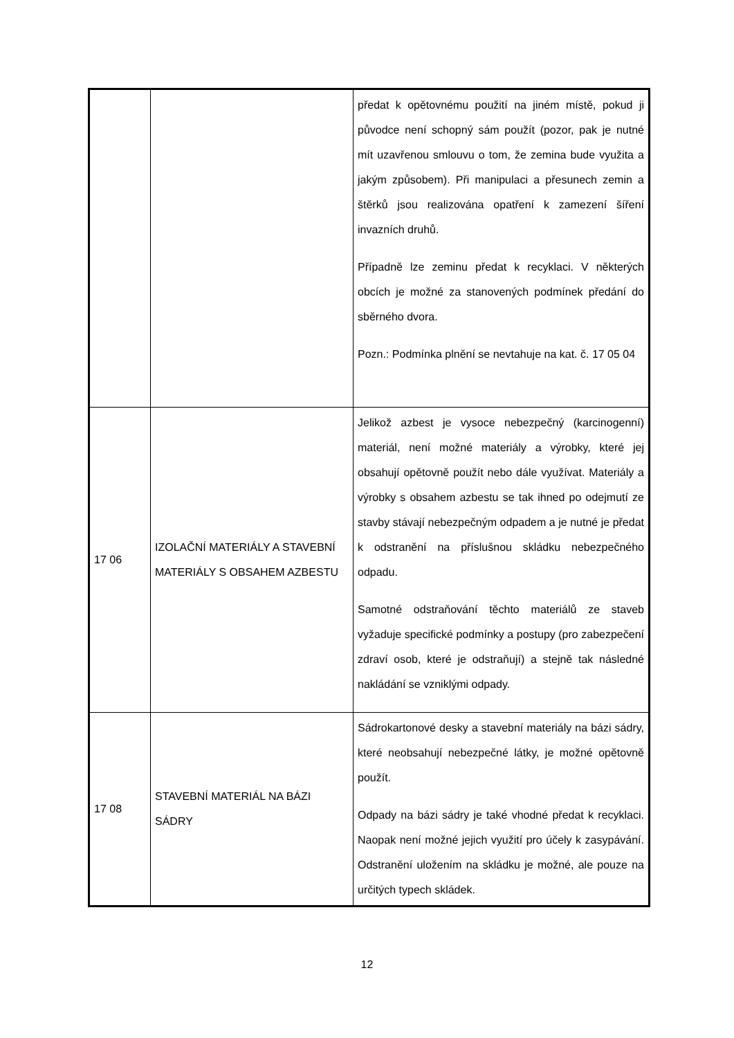| | | předat k opětovnému použití na jiném místě, pokud ji původce není schopný sám použít (pozor, pak je nutné mít uzavřenou smlouvu o tom, že zemina bude využita a jakým způsobem). Při manipulaci a přesunech zemin a štěrků jsou realizována opatření k zamezení šíření invazních druhů. Případně lze zeminu předat k recyklaci. V některých obcích je možné za stanovených podmínek předání do sběrného dvora. Pozn.: Podmínka plnění se nevtahuje na kat. č. 17 05 04 |
| 17 06 | IZOLAČNÍ MATERIÁLY A STAVEBNÍ MATERIÁLY S OBSAHEM AZBESTU | Jelikož azbest je vysoce nebezpečný (karcinogenní) materiál, není možné materiály a výrobky, které jej obsahují opětovně použít nebo dále využívat. Materiály a výrobky s obsahem azbestu se tak ihned po odejmutí ze stavby stávají nebezpečným odpadem a je nutné je předat k odstranění na příslušnou skládku nebezpečného odpadu. Samotné odstraňování těchto materiálů ze staveb vyžaduje specifické podmínky a postupy (pro zabezpečení zdraví osob, které je odstraňují) a stejně tak následné nakládání se vzniklými odpady. |
| 17 08 | STAVEBNÍ MATERIÁL NA BÁZI SÁDRY | Sádrokartonové desky a stavební materiály na bázi sádry, které neobsahují nebezpečné látky, je možné opětovně použít. Odpady na bázi sádry je také vhodné předat k recyklaci. Naopak není možné jejich využití pro účely k zasypávání. Odstranění uložením na skládku je možné, ale pouze na určitých typech skládek. |
12